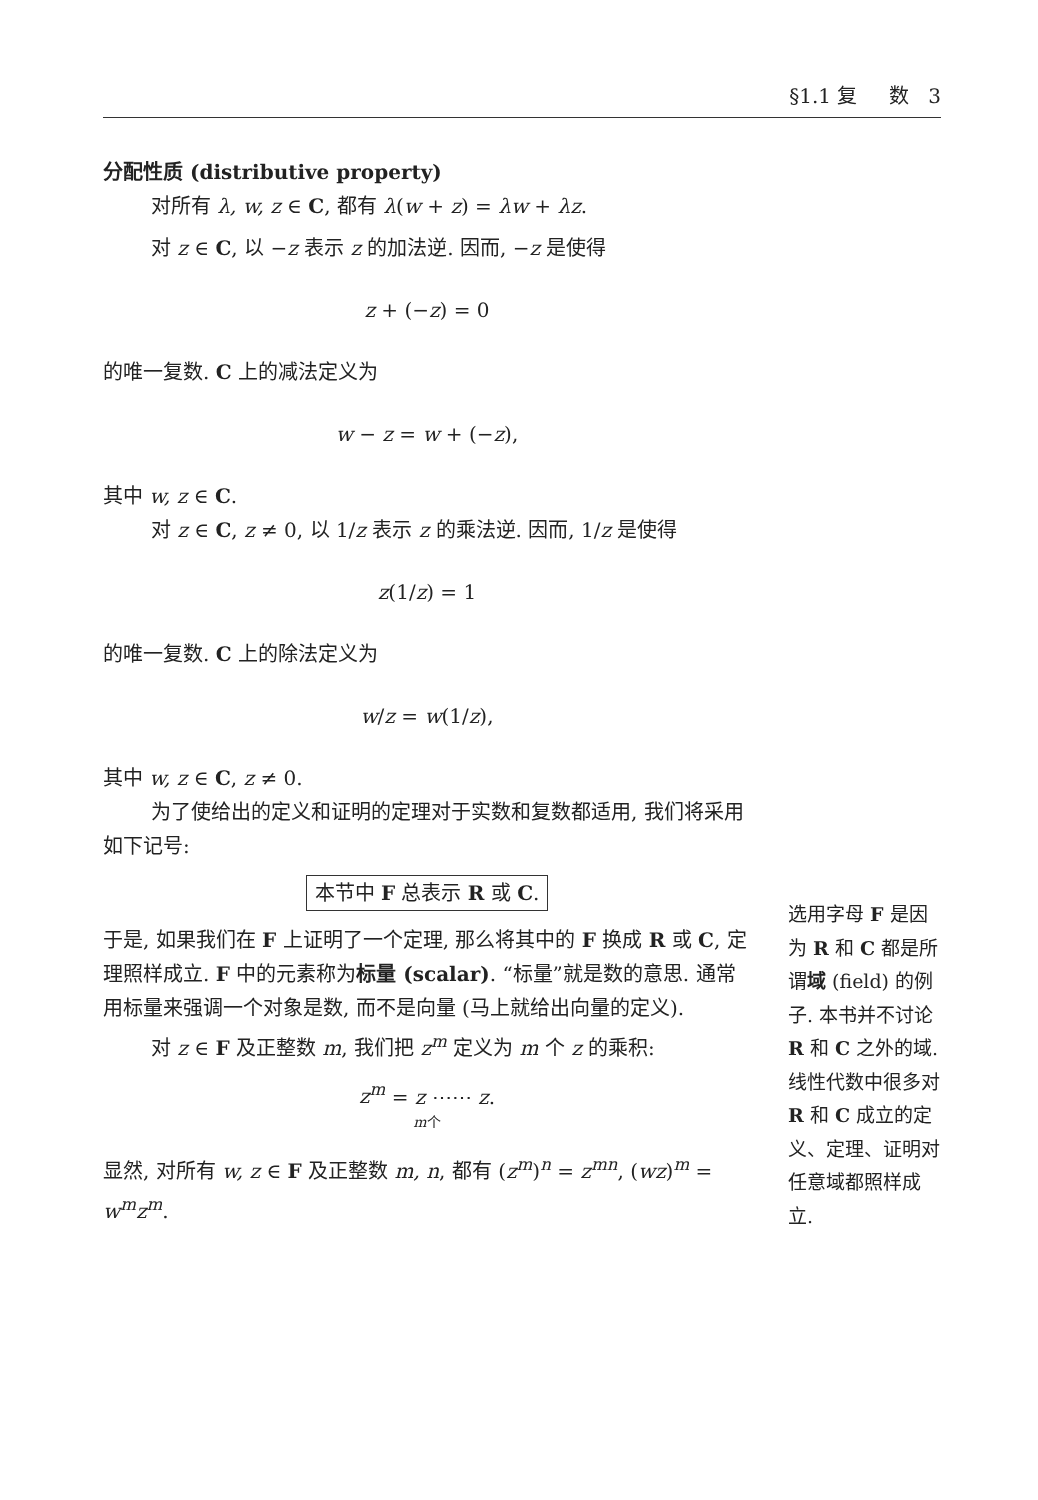§1.1 复 数 3
分配性质 (distributive property)
对所有 λ, w, z ∈ C, 都有 λ(w + z) = λw + λz.
对 z ∈ C, 以 −z 表示 z 的加法逆. 因而, −z 是使得
z + (−z) = 0
的唯一复数. C 上的减法定义为
w − z = w + (−z),
其中 w, z ∈ C.
对 z ∈ C, z ≠ 0, 以 1/z 表示 z 的乘法逆. 因而, 1/z 是使得
z(1/z) = 1
的唯一复数. C 上的除法定义为
w/z = w(1/z),
其中 w, z ∈ C, z ≠ 0.
为了使给出的定义和证明的定理对于实数和复数都适用, 我们将采用如下记号:
本节中 F 总表示 R 或 C.
于是, 如果我们在 F 上证明了一个定理, 那么将其中的 F 换成 R 或 C, 定理照样成立. F 中的元素称为标量 (scalar). “标量”就是数的意思. 通常用标量来强调一个对象是数, 而不是向量 (马上就给出向量的定义).
对 z ∈ F 及正整数 m, 我们把 z<sup>m</sup> 定义为 m 个 z 的乘积:
z<sup>m</sup> = z ⋯⋯ z.
m个
显然, 对所有 w, z ∈ F 及正整数 m, n, 都有 (z<sup>m</sup>)<sup>n</sup> = z<sup>mn</sup>, (wz)<sup>m</sup> = w<sup>m</sup>z<sup>m</sup>.
选用字母 F 是因为 R 和 C 都是所谓域 (field) 的例子. 本书并不讨论 R 和 C 之外的域. 线性代数中很多对 R 和 C 成立的定义、定理、证明对任意域都照样成立.